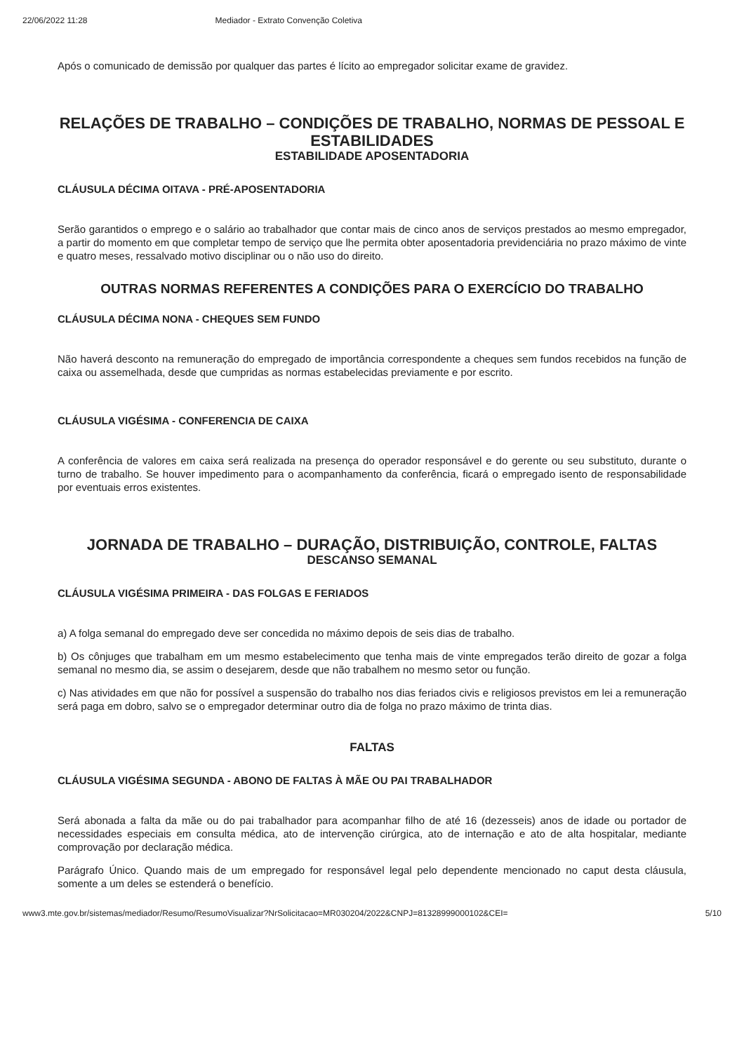22/06/2022 11:28 Mediador - Extrato Convenção Coletiva
Após o comunicado de demissão por qualquer das partes é lícito ao empregador solicitar exame de gravidez.
RELAÇÕES DE TRABALHO – CONDIÇÕES DE TRABALHO, NORMAS DE PESSOAL E ESTABILIDADES
ESTABILIDADE APOSENTADORIA
CLÁUSULA DÉCIMA OITAVA - PRÉ-APOSENTADORIA
Serão garantidos o emprego e o salário ao trabalhador que contar mais de cinco anos de serviços prestados ao mesmo empregador, a partir do momento em que completar tempo de serviço que lhe permita obter aposentadoria previdenciária no prazo máximo de vinte e quatro meses, ressalvado motivo disciplinar ou o não uso do direito.
OUTRAS NORMAS REFERENTES A CONDIÇÕES PARA O EXERCÍCIO DO TRABALHO
CLÁUSULA DÉCIMA NONA - CHEQUES SEM FUNDO
Não haverá desconto na remuneração do empregado de importância correspondente a cheques sem fundos recebidos na função de caixa ou assemelhada, desde que cumpridas as normas estabelecidas previamente e por escrito.
CLÁUSULA VIGÉSIMA - CONFERENCIA DE CAIXA
A conferência de valores em caixa será realizada na presença do operador responsável e do gerente ou seu substituto, durante o turno de trabalho. Se houver impedimento para o acompanhamento da conferência, ficará o empregado isento de responsabilidade por eventuais erros existentes.
JORNADA DE TRABALHO – DURAÇÃO, DISTRIBUIÇÃO, CONTROLE, FALTAS
DESCANSO SEMANAL
CLÁUSULA VIGÉSIMA PRIMEIRA - DAS FOLGAS E FERIADOS
a) A folga semanal do empregado deve ser concedida no máximo depois de seis dias de trabalho.
b) Os cônjuges que trabalham em um mesmo estabelecimento que tenha mais de vinte empregados terão direito de gozar a folga semanal no mesmo dia, se assim o desejarem, desde que não trabalhem no mesmo setor ou função.
c) Nas atividades em que não for possível a suspensão do trabalho nos dias feriados civis e religiosos previstos em lei a remuneração será paga em dobro, salvo se o empregador determinar outro dia de folga no prazo máximo de trinta dias.
FALTAS
CLÁUSULA VIGÉSIMA SEGUNDA - ABONO DE FALTAS À MÃE OU PAI TRABALHADOR
Será abonada a falta da mãe ou do pai trabalhador para acompanhar filho de até 16 (dezesseis) anos de idade ou portador de necessidades especiais em consulta médica, ato de intervenção cirúrgica, ato de internação e ato de alta hospitalar, mediante comprovação por declaração médica.
Parágrafo Único. Quando mais de um empregado for responsável legal pelo dependente mencionado no caput desta cláusula, somente a um deles se estenderá o benefício.
www3.mte.gov.br/sistemas/mediador/Resumo/ResumoVisualizar?NrSolicitacao=MR030204/2022&CNPJ=81328999000102&CEI= 5/10